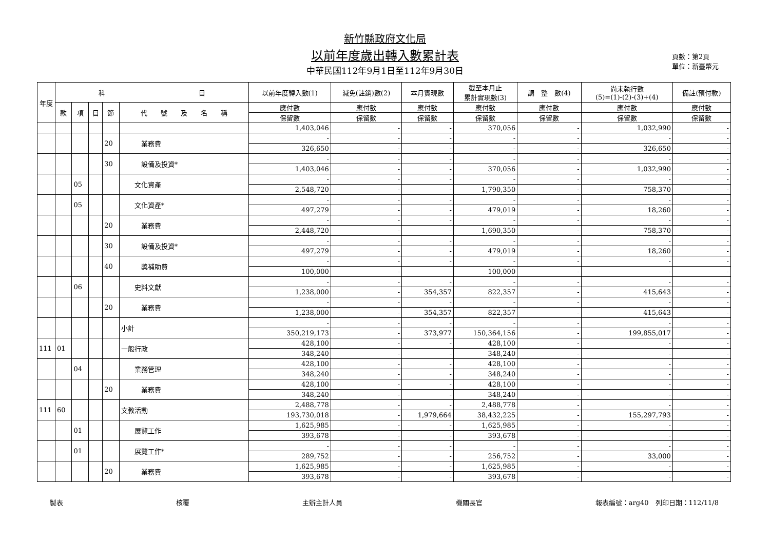新竹縣政府文化局
以前年度歲出轉入數累計表
中華民國112年9月1日至112年9月30日
頁數：第2頁
單位：新臺幣元
| 年度 | 科 目 | | | | | 以前年度轉入數(1) | 減免(註銷)數(2) | 本月實現數 | 截至本月止 累計實現數(3) | 調 整 數(4) | 尚未執行數 (5)=(1)-(2)-(3)+(4) | 備註(預付款) |
| --- | --- | --- | --- | --- | --- | --- | --- | --- | --- | --- | --- | --- |
| | 款 | 項 | 目 | 節 | 代 號 及 名 稱 | 應付數 | 應付數 | 應付數 | 應付數 | 應付數 | 應付數 | 應付數 |
| | | | | | | 保留數 | 保留數 | 保留數 | 保留數 | 保留數 | 保留數 | 保留數 |
| | | | | | | 1,403,046 | - | - | 370,056 | - | 1,032,990 | - |
| | | | | 20 | 業務費 | - | - | - | - | - | - | - |
| | | | | | | 326,650 | - | - | - | - | 326,650 | - |
| | | | | 30 | 設備及投資* | - | - | - | - | - | - | - |
| | | | | | | 1,403,046 | - | - | 370,056 | - | 1,032,990 | - |
| | | 05 | | | 文化資產 | - | - | - | - | - | - | - |
| | | | | | | 2,548,720 | - | - | 1,790,350 | - | 758,370 | - |
| | | 05 | | | 文化資產* | - | - | - | - | - | - | - |
| | | | | | | 497,279 | - | - | 479,019 | - | 18,260 | - |
| | | | | 20 | 業務費 | - | - | - | - | - | - | - |
| | | | | | | 2,448,720 | - | - | 1,690,350 | - | 758,370 | - |
| | | | | 30 | 設備及投資* | - | - | - | - | - | - | - |
| | | | | | | 497,279 | - | - | 479,019 | - | 18,260 | - |
| | | | | 40 | 獎補助費 | - | - | - | - | - | - | - |
| | | | | | | 100,000 | - | - | 100,000 | - | - | - |
| | | 06 | | | 史料文獻 | - | - | - | - | - | - | - |
| | | | | | | 1,238,000 | - | 354,357 | 822,357 | - | 415,643 | - |
| | | | | 20 | 業務費 | - | - | - | - | - | - | - |
| | | | | | | 1,238,000 | - | 354,357 | 822,357 | - | 415,643 | - |
| | | | | | 小計 | - | - | - | - | - | - | - |
| | | | | | | 350,219,173 | - | 373,977 | 150,364,156 | - | 199,855,017 | - |
| 111 | 01 | | | | 一般行政 | 428,100 | - | - | 428,100 | - | - | - |
| | | | | | | 348,240 | - | - | 348,240 | - | - | - |
| | | 04 | | | 業務管理 | 428,100 | - | - | 428,100 | - | - | - |
| | | | | | | 348,240 | - | - | 348,240 | - | - | - |
| | | | | 20 | 業務費 | 428,100 | - | - | 428,100 | - | - | - |
| | | | | | | 348,240 | - | - | 348,240 | - | - | - |
| 111 | 60 | | | | 文教活動 | 2,488,778 | - | - | 2,488,778 | - | - | - |
| | | | | | | 193,730,018 | - | 1,979,664 | 38,432,225 | - | 155,297,793 | - |
| | | 01 | | | 展覽工作 | 1,625,985 | - | - | 1,625,985 | - | - | - |
| | | | | | | 393,678 | - | - | 393,678 | - | - | - |
| | | 01 | | | 展覽工作* | - | - | - | - | - | - | - |
| | | | | | | 289,752 | - | - | 256,752 | - | 33,000 | - |
| | | | | 20 | 業務費 | 1,625,985 | - | - | 1,625,985 | - | - | - |
| | | | | | | 393,678 | - | - | 393,678 | - | - | - |
製表 核覆 主辦主計人員 機關長官 報表編號：arg40　列印日期：112/11/8